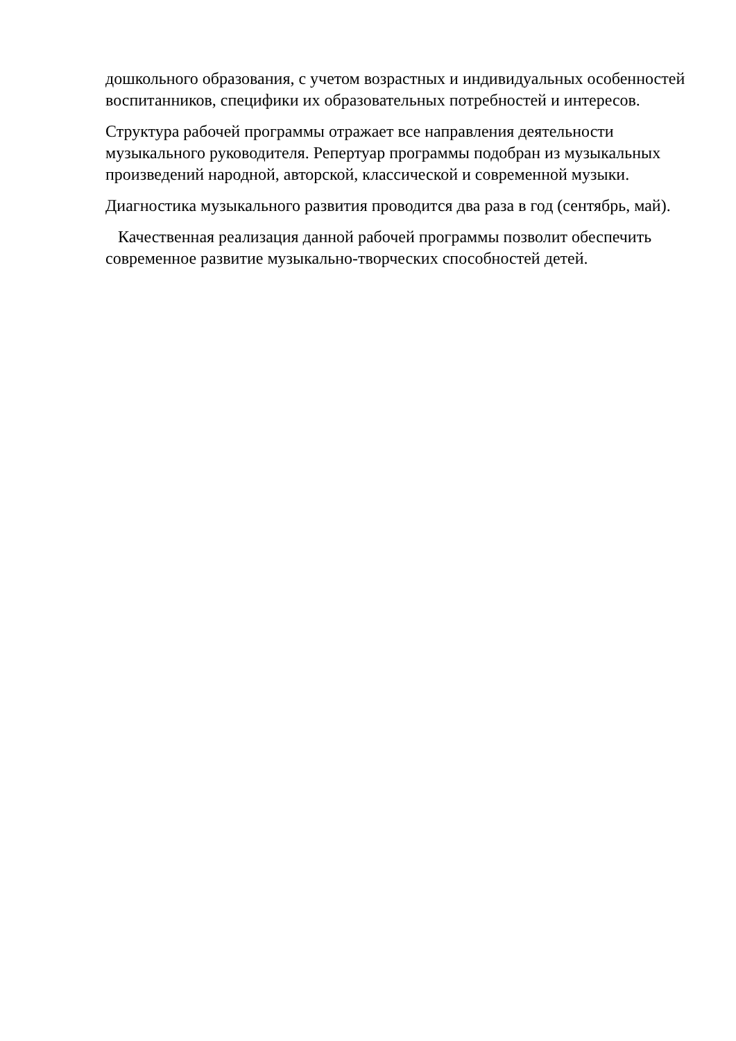дошкольного образования, с учетом возрастных и индивидуальных особенностей воспитанников, специфики их образовательных потребностей и интересов.
Структура рабочей программы отражает все направления деятельности музыкального руководителя. Репертуар программы подобран из музыкальных произведений народной, авторской, классической и современной музыки.
Диагностика музыкального развития проводится два раза в год (сентябрь, май).
Качественная реализация данной рабочей программы позволит обеспечить современное развитие музыкально-творческих способностей детей.